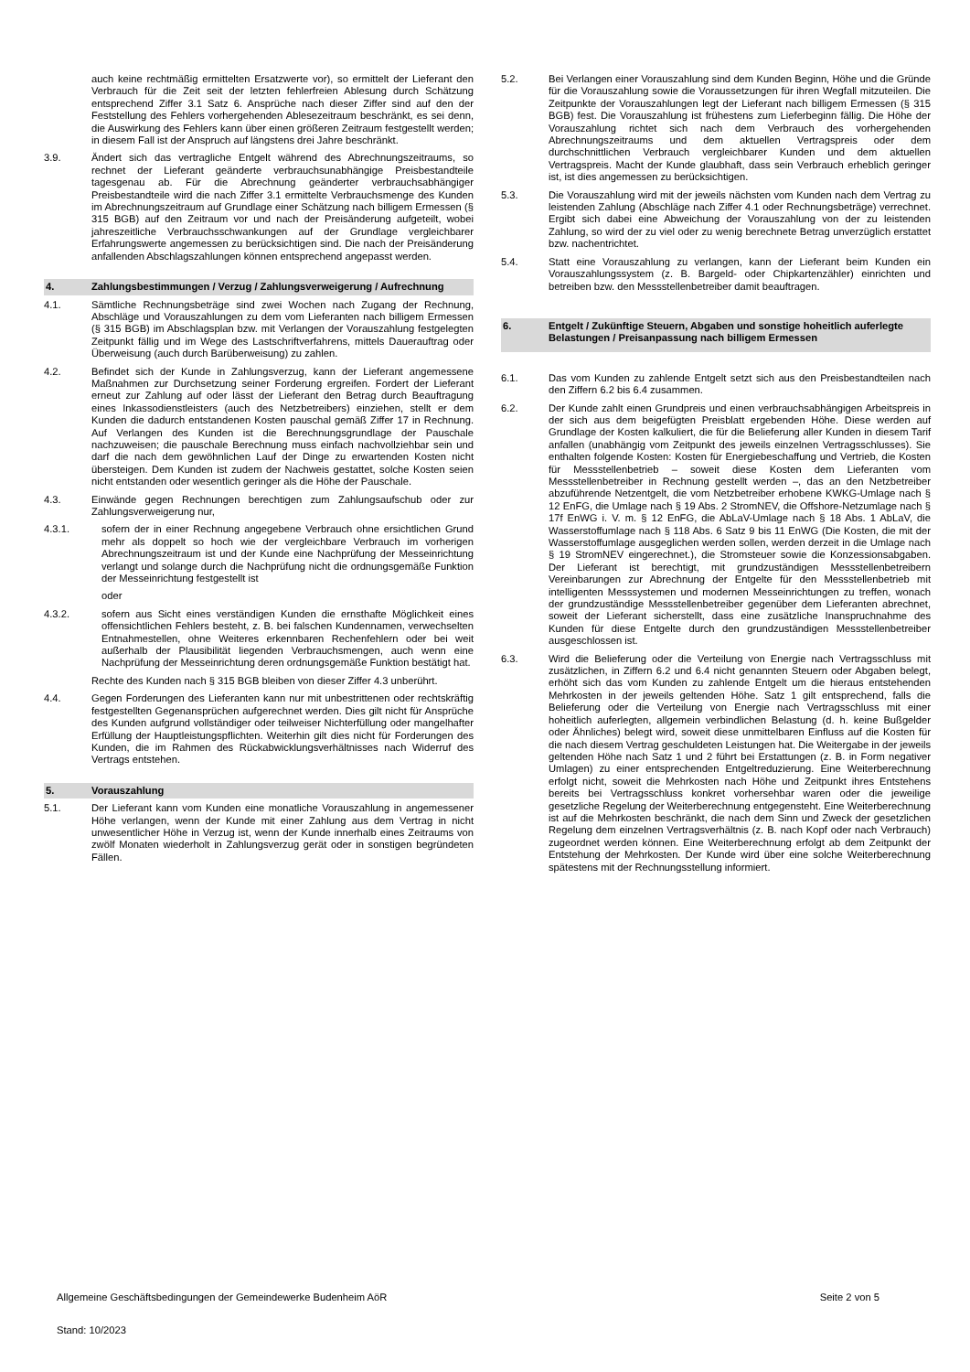auch keine rechtmäßig ermittelten Ersatzwerte vor), so ermittelt der Lieferant den Verbrauch für die Zeit seit der letzten fehlerfreien Ablesung durch Schätzung entsprechend Ziffer 3.1 Satz 6. Ansprüche nach dieser Ziffer sind auf den der Feststellung des Fehlers vorhergehenden Ablesezeitraum beschränkt, es sei denn, die Auswirkung des Fehlers kann über einen größeren Zeitraum festgestellt werden; in diesem Fall ist der Anspruch auf längstens drei Jahre beschränkt.
3.9. Ändert sich das vertragliche Entgelt während des Abrechnungszeitraums, so rechnet der Lieferant geänderte verbrauchsunabhängige Preisbestandteile tagesgenau ab. Für die Abrechnung geänderter verbrauchsabhängiger Preisbestandteile wird die nach Ziffer 3.1 ermittelte Verbrauchsmenge des Kunden im Abrechnungszeitraum auf Grundlage einer Schätzung nach billigem Ermessen (§ 315 BGB) auf den Zeitraum vor und nach der Preisänderung aufgeteilt, wobei jahreszeitliche Verbrauchsschwankungen auf der Grundlage vergleichbarer Erfahrungswerte angemessen zu berücksichtigen sind. Die nach der Preisänderung anfallenden Abschlagszahlungen können entsprechend angepasst werden.
4. Zahlungsbestimmungen / Verzug / Zahlungsverweigerung / Aufrechnung
4.1. Sämtliche Rechnungsbeträge sind zwei Wochen nach Zugang der Rechnung, Abschläge und Vorauszahlungen zu dem vom Lieferanten nach billigem Ermessen (§ 315 BGB) im Abschlagsplan bzw. mit Verlangen der Vorauszahlung festgelegten Zeitpunkt fällig und im Wege des Lastschriftverfahrens, mittels Dauerauftrag oder Überweisung (auch durch Barüberweisung) zu zahlen.
4.2. Befindet sich der Kunde in Zahlungsverzug, kann der Lieferant angemessene Maßnahmen zur Durchsetzung seiner Forderung ergreifen. Fordert der Lieferant erneut zur Zahlung auf oder lässt der Lieferant den Betrag durch Beauftragung eines Inkassodienstleisters (auch des Netzbetreibers) einziehen, stellt er dem Kunden die dadurch entstandenen Kosten pauschal gemäß Ziffer 17 in Rechnung. Auf Verlangen des Kunden ist die Berechnungsgrundlage der Pauschale nachzuweisen; die pauschale Berechnung muss einfach nachvollziehbar sein und darf die nach dem gewöhnlichen Lauf der Dinge zu erwartenden Kosten nicht übersteigen. Dem Kunden ist zudem der Nachweis gestattet, solche Kosten seien nicht entstanden oder wesentlich geringer als die Höhe der Pauschale.
4.3. Einwände gegen Rechnungen berechtigen zum Zahlungsaufschub oder zur Zahlungsverweigerung nur,
4.3.1. sofern der in einer Rechnung angegebene Verbrauch ohne ersichtlichen Grund mehr als doppelt so hoch wie der vergleichbare Verbrauch im vorherigen Abrechnungszeitraum ist und der Kunde eine Nachprüfung der Messeinrichtung verlangt und solange durch die Nachprüfung nicht die ordnungsgemäße Funktion der Messeinrichtung festgestellt ist
oder
4.3.2. sofern aus Sicht eines verständigen Kunden die ernsthafte Möglichkeit eines offensichtlichen Fehlers besteht, z. B. bei falschen Kundennamen, verwechselten Entnahmestellen, ohne Weiteres erkennbaren Rechenfehlern oder bei weit außerhalb der Plausibilität liegenden Verbrauchsmengen, auch wenn eine Nachprüfung der Messeinrichtung deren ordnungsgemäße Funktion bestätigt hat.
Rechte des Kunden nach § 315 BGB bleiben von dieser Ziffer 4.3 unberührt.
4.4. Gegen Forderungen des Lieferanten kann nur mit unbestrittenen oder rechtskräftig festgestellten Gegenansprüchen aufgerechnet werden. Dies gilt nicht für Ansprüche des Kunden aufgrund vollständiger oder teilweiser Nichterfüllung oder mangelhafter Erfüllung der Hauptleistungspflichten. Weiterhin gilt dies nicht für Forderungen des Kunden, die im Rahmen des Rückabwicklungsverhältnisses nach Widerruf des Vertrags entstehen.
5. Vorauszahlung
5.1. Der Lieferant kann vom Kunden eine monatliche Vorauszahlung in angemessener Höhe verlangen, wenn der Kunde mit einer Zahlung aus dem Vertrag in nicht unwesentlicher Höhe in Verzug ist, wenn der Kunde innerhalb eines Zeitraums von zwölf Monaten wiederholt in Zahlungsverzug gerät oder in sonstigen begründeten Fällen.
5.2. Bei Verlangen einer Vorauszahlung sind dem Kunden Beginn, Höhe und die Gründe für die Vorauszahlung sowie die Voraussetzungen für ihren Wegfall mitzuteilen. Die Zeitpunkte der Vorauszahlungen legt der Lieferant nach billigem Ermessen (§ 315 BGB) fest. Die Vorauszahlung ist frühestens zum Lieferbeginn fällig. Die Höhe der Vorauszahlung richtet sich nach dem Verbrauch des vorhergehenden Abrechnungszeitraums und dem aktuellen Vertragspreis oder dem durchschnittlichen Verbrauch vergleichbarer Kunden und dem aktuellen Vertragspreis. Macht der Kunde glaubhaft, dass sein Verbrauch erheblich geringer ist, ist dies angemessen zu berücksichtigen.
5.3. Die Vorauszahlung wird mit der jeweils nächsten vom Kunden nach dem Vertrag zu leistenden Zahlung (Abschläge nach Ziffer 4.1 oder Rechnungsbeträge) verrechnet. Ergibt sich dabei eine Abweichung der Vorauszahlung von der zu leistenden Zahlung, so wird der zu viel oder zu wenig berechnete Betrag unverzüglich erstattet bzw. nachentrichtet.
5.4. Statt eine Vorauszahlung zu verlangen, kann der Lieferant beim Kunden ein Vorauszahlungssystem (z. B. Bargeld- oder Chipkartenzähler) einrichten und betreiben bzw. den Messstellenbetreiber damit beauftragen.
6. Entgelt / Zukünftige Steuern, Abgaben und sonstige hoheitlich auferlegte Belastungen / Preisanpassung nach billigem Ermessen
6.1. Das vom Kunden zu zahlende Entgelt setzt sich aus den Preisbestandteilen nach den Ziffern 6.2 bis 6.4 zusammen.
6.2. Der Kunde zahlt einen Grundpreis und einen verbrauchsabhängigen Arbeitspreis in der sich aus dem beigefügten Preisblatt ergebenden Höhe. Diese werden auf Grundlage der Kosten kalkuliert, die für die Belieferung aller Kunden in diesem Tarif anfallen (unabhängig vom Zeitpunkt des jeweils einzelnen Vertragsschlusses). Sie enthalten folgende Kosten: Kosten für Energiebeschaffung und Vertrieb, die Kosten für Messstellenbetrieb – soweit diese Kosten dem Lieferanten vom Messstellenbetreiber in Rechnung gestellt werden –, das an den Netzbetreiber abzuführende Netzentgelt, die vom Netzbetreiber erhobene KWKG-Umlage nach § 12 EnFG, die Umlage nach § 19 Abs. 2 StromNEV, die Offshore-Netzumlage nach § 17f EnWG i. V. m. § 12 EnFG, die AbLaV-Umlage nach § 18 Abs. 1 AbLaV, die Wasserstoffumlage nach § 118 Abs. 6 Satz 9 bis 11 EnWG (Die Kosten, die mit der Wasserstoffumlage ausgeglichen werden sollen, werden derzeit in die Umlage nach § 19 StromNEV eingerechnet.), die Stromsteuer sowie die Konzessionsabgaben. Der Lieferant ist berechtigt, mit grundzuständigen Messstellenbetreibern Vereinbarungen zur Abrechnung der Entgelte für den Messstellenbetrieb mit intelligenten Messsystemen und modernen Messeinrichtungen zu treffen, wonach der grundzuständige Messstellenbetreiber gegenüber dem Lieferanten abrechnet, soweit der Lieferant sicherstellt, dass eine zusätzliche Inanspruchnahme des Kunden für diese Entgelte durch den grundzuständigen Messstellenbetreiber ausgeschlossen ist.
6.3. Wird die Belieferung oder die Verteilung von Energie nach Vertragsschluss mit zusätzlichen, in Ziffern 6.2 und 6.4 nicht genannten Steuern oder Abgaben belegt, erhöht sich das vom Kunden zu zahlende Entgelt um die hieraus entstehenden Mehrkosten in der jeweils geltenden Höhe. Satz 1 gilt entsprechend, falls die Belieferung oder die Verteilung von Energie nach Vertragsschluss mit einer hoheitlich auferlegten, allgemein verbindlichen Belastung (d. h. keine Bußgelder oder Ähnliches) belegt wird, soweit diese unmittelbaren Einfluss auf die Kosten für die nach diesem Vertrag geschuldeten Leistungen hat. Die Weitergabe in der jeweils geltenden Höhe nach Satz 1 und 2 führt bei Erstattungen (z. B. in Form negativer Umlagen) zu einer entsprechenden Entgeltreduzierung. Eine Weiterberechnung erfolgt nicht, soweit die Mehrkosten nach Höhe und Zeitpunkt ihres Entstehens bereits bei Vertragsschluss konkret vorhersehbar waren oder die jeweilige gesetzliche Regelung der Weiterberechnung entgegensteht. Eine Weiterberechnung ist auf die Mehrkosten beschränkt, die nach dem Sinn und Zweck der gesetzlichen Regelung dem einzelnen Vertragsverhältnis (z. B. nach Kopf oder nach Verbrauch) zugeordnet werden können. Eine Weiterberechnung erfolgt ab dem Zeitpunkt der Entstehung der Mehrkosten. Der Kunde wird über eine solche Weiterberechnung spätestens mit der Rechnungsstellung informiert.
Allgemeine Geschäftsbedingungen der Gemeindewerke Budenheim AöR Seite 2 von 5
Stand: 10/2023